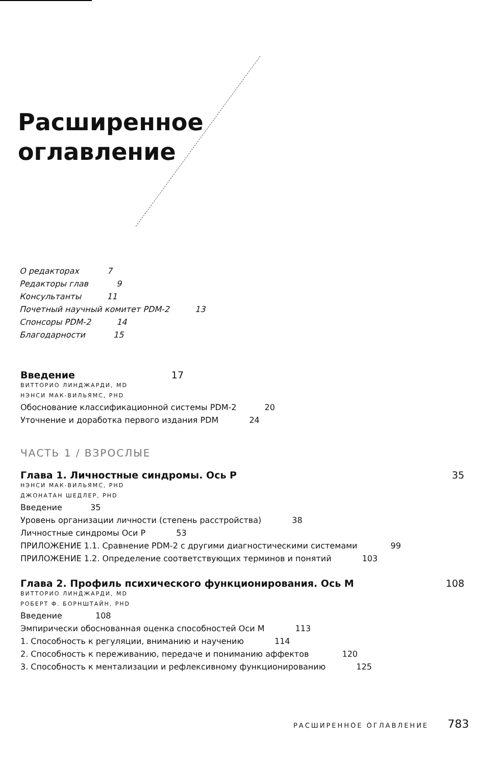Расширенное
оглавление
О редакторах 7
Редакторы глав 9
Консультанты 11
Почетный научный комитет PDM-2 13
Спонсоры PDM-2 14
Благодарности 15
Введение 17
ВИТТОРИО ЛИНДЖАРДИ, MD
НЭНСИ МАК-ВИЛЬЯМС, PHD
Обоснование классификационной системы PDM-2 20
Уточнение и доработка первого издания PDM 24
ЧАСТЬ 1 / ВЗРОСЛЫЕ
Глава 1. Личностные синдромы. Ось P 35
НЭНСИ МАК-ВИЛЬЯМС, PHD
ДЖОНАТАН ШЕДЛЕР, PHD
Введение 35
Уровень организации личности (степень расстройства) 38
Личностные синдромы Оси P 53
ПРИЛОЖЕНИЕ 1.1. Сравнение PDM-2 с другими диагностическими системами 99
ПРИЛОЖЕНИЕ 1.2. Определение соответствующих терминов и понятий 103
Глава 2. Профиль психического функционирования. Ось M 108
ВИТТОРИО ЛИНДЖАРДИ, MD
РОБЕРТ Ф. БОРНШТАЙН, PHD
Введение 108
Эмпирически обоснованная оценка способностей Оси M 113
1. Способность к регуляции, вниманию и научению 114
2. Способность к переживанию, передаче и пониманию аффектов 120
3. Способность к ментализации и рефлексивному функционированию 125
РАСШИРЕННОЕ ОГЛАВЛЕНИЕ 783